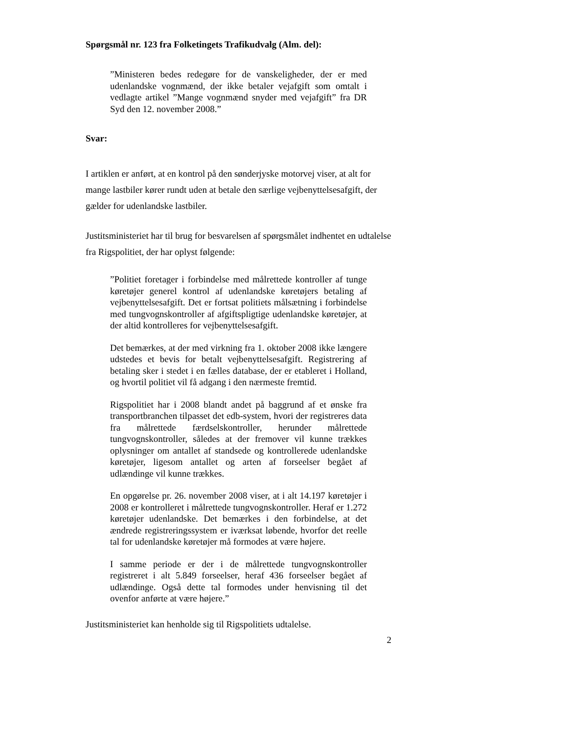Spørgsmål nr. 123 fra Folketingets Trafikudvalg (Alm. del):
”Ministeren bedes redegøre for de vanskeligheder, der er med udenlandske vognmænd, der ikke betaler vejafgift som omtalt i vedlagte artikel ”Mange vognmænd snyder med vejafgift” fra DR Syd den 12. november 2008.”
Svar:
I artiklen er anført, at en kontrol på den sønderjyske motorvej viser, at alt for mange lastbiler kører rundt uden at betale den særlige vejbenyttelsesafgift, der gælder for udenlandske lastbiler.
Justitsministeriet har til brug for besvarelsen af spørgsmålet indhentet en udtalelse fra Rigspolitiet, der har oplyst følgende:
”Politiet foretager i forbindelse med målrettede kontroller af tunge køretøjer generel kontrol af udenlandske køretøjers betaling af vejbenyttelsesafgift. Det er fortsat politiets målsætning i forbindelse med tungvognskontroller af afgiftspligtige udenlandske køretøjer, at der altid kontrolleres for vejbenyttelsesafgift.
Det bemærkes, at der med virkning fra 1. oktober 2008 ikke længere udstedes et bevis for betalt vejbenyttelsesafgift. Registrering af betaling sker i stedet i en fælles database, der er etableret i Holland, og hvortil politiet vil få adgang i den nærmeste fremtid.
Rigspolitiet har i 2008 blandt andet på baggrund af et ønske fra transportbranchen tilpasset det edb-system, hvori der registreres data fra målrettede færdselskontroller, herunder målrettede tungvognskontroller, således at der fremover vil kunne trækkes oplysninger om antallet af standsede og kontrollerede udenlandske køretøjer, ligesom antallet og arten af forseelser begået af udlændinge vil kunne trækkes.
En opgørelse pr. 26. november 2008 viser, at i alt 14.197 køretøjer i 2008 er kontrolleret i målrettede tungvognskontroller. Heraf er 1.272 køretøjer udenlandske. Det bemærkes i den forbindelse, at det ændrede registreringssystem er iværksat løbende, hvorfor det reelle tal for udenlandske køretøjer må formodes at være højere.
I samme periode er der i de målrettede tungvognskontroller registreret i alt 5.849 forseelser, heraf 436 forseelser begået af udlændinge. Også dette tal formodes under henvisning til det ovenfor anførte at være højere.”
Justitsministeriet kan henholde sig til Rigspolitiets udtalelse.
2